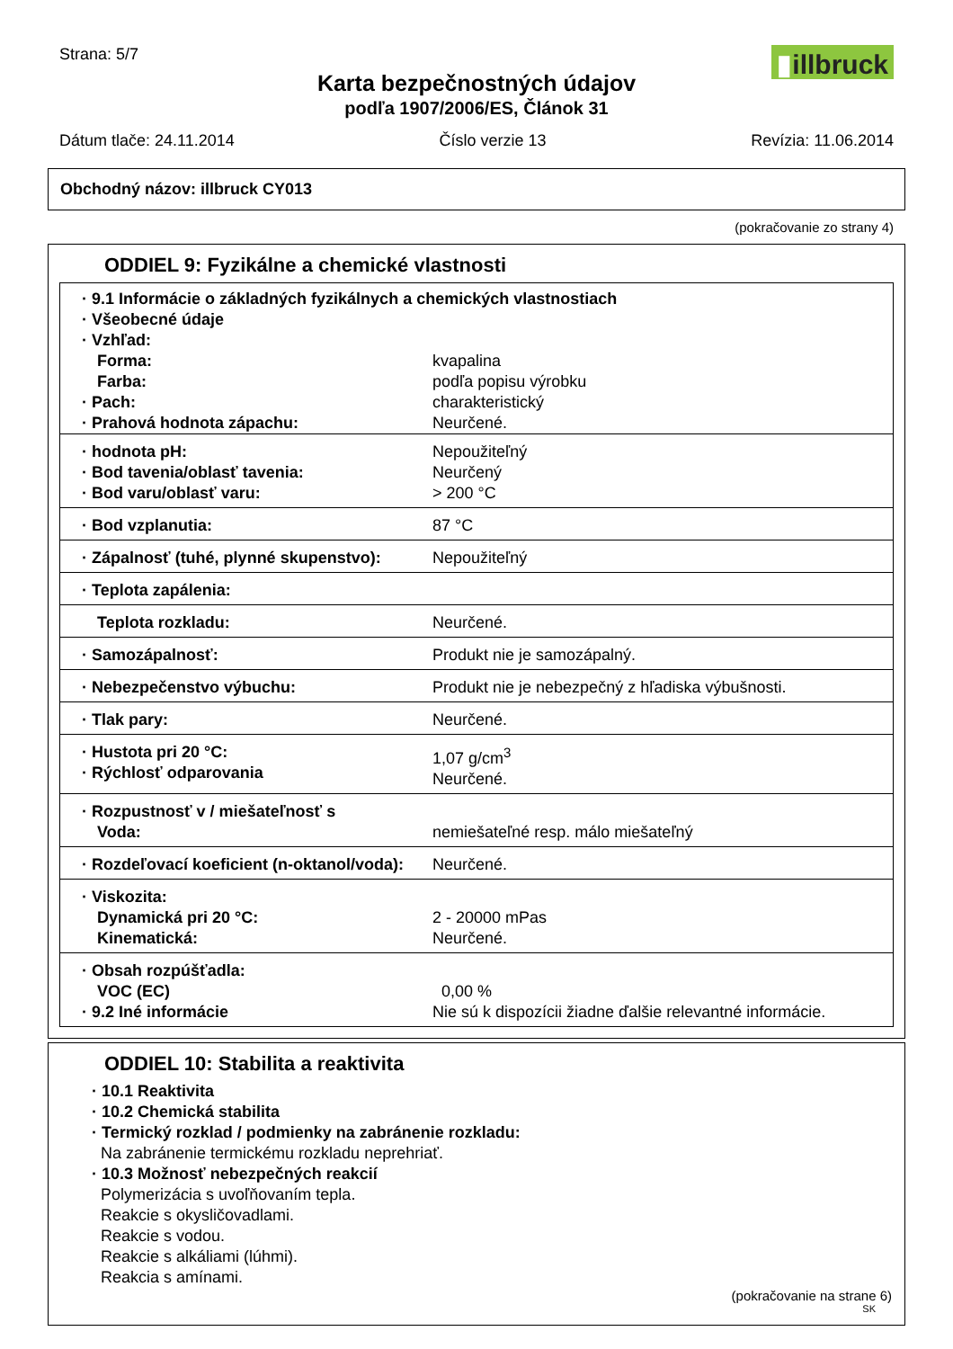Strana: 5/7
▮illbruck
Karta bezpečnostných údajov
podľa 1907/2006/ES, Článok 31
Dátum tlače: 24.11.2014 Číslo verzie 13 Revízia: 11.06.2014
Obchodný názov: illbruck CY013
(pokračovanie zo strany 4)
ODDIEL 9: Fyzikálne a chemické vlastnosti
| · 9.1 Informácie o základných fyzikálnych a chemických vlastnostiach · Všeobecné údaje · Vzhľad: | |
| Forma: Farba: · Pach: · Prahová hodnota zápachu: | kvapalina podľa popisu výrobku charakteristický Neurčené. |
| · hodnota pH: · Bod tavenia/oblasť tavenia: · Bod varu/oblasť varu: | Nepoužiteľný Neurčený > 200 °C |
| · Bod vzplanutia: | 87 °C |
| · Zápalnosť (tuhé, plynné skupenstvo): | Nepoužiteľný |
| · Teplota zapálenia: | |
| Teplota rozkladu: | Neurčené. |
| · Samozápalnosť: | Produkt nie je samozápalný. |
| · Nebezpečenstvo výbuchu: | Produkt nie je nebezpečný z hľadiska výbušnosti. |
| · Tlak pary: | Neurčené. |
| · Hustota pri 20 °C: · Rýchlosť odparovania | 1,07 g/cm<sup>3</sup> Neurčené. |
| · Rozpustnosť v / miešateľnosť s Voda: | nemiešateľné resp. málo miešateľný |
| · Rozdeľovací koeficient (n-oktanol/voda): | Neurčené. |
| · Viskozita: Dynamická pri 20 °C: Kinematická: | 2 - 20000 mPas Neurčené. |
| · Obsah rozpúšťadla: VOC (EC) · 9.2 Iné informácie | 0,00 % Nie sú k dispozícii žiadne ďalšie relevantné informácie. |
ODDIEL 10: Stabilita a reaktivita
· 10.1 Reaktivita
· 10.2 Chemická stabilita
· Termický rozklad / podmienky na zabránenie rozkladu:
Na zabránenie termickému rozkladu neprehriať.
· 10.3 Možnosť nebezpečných reakcií
Polymerizácia s uvoľňovaním tepla.
Reakcie s okysličovadlami.
Reakcie s vodou.
Reakcie s alkáliami (lúhmi).
Reakcia s amínami.
(pokračovanie na strane 6)
SK